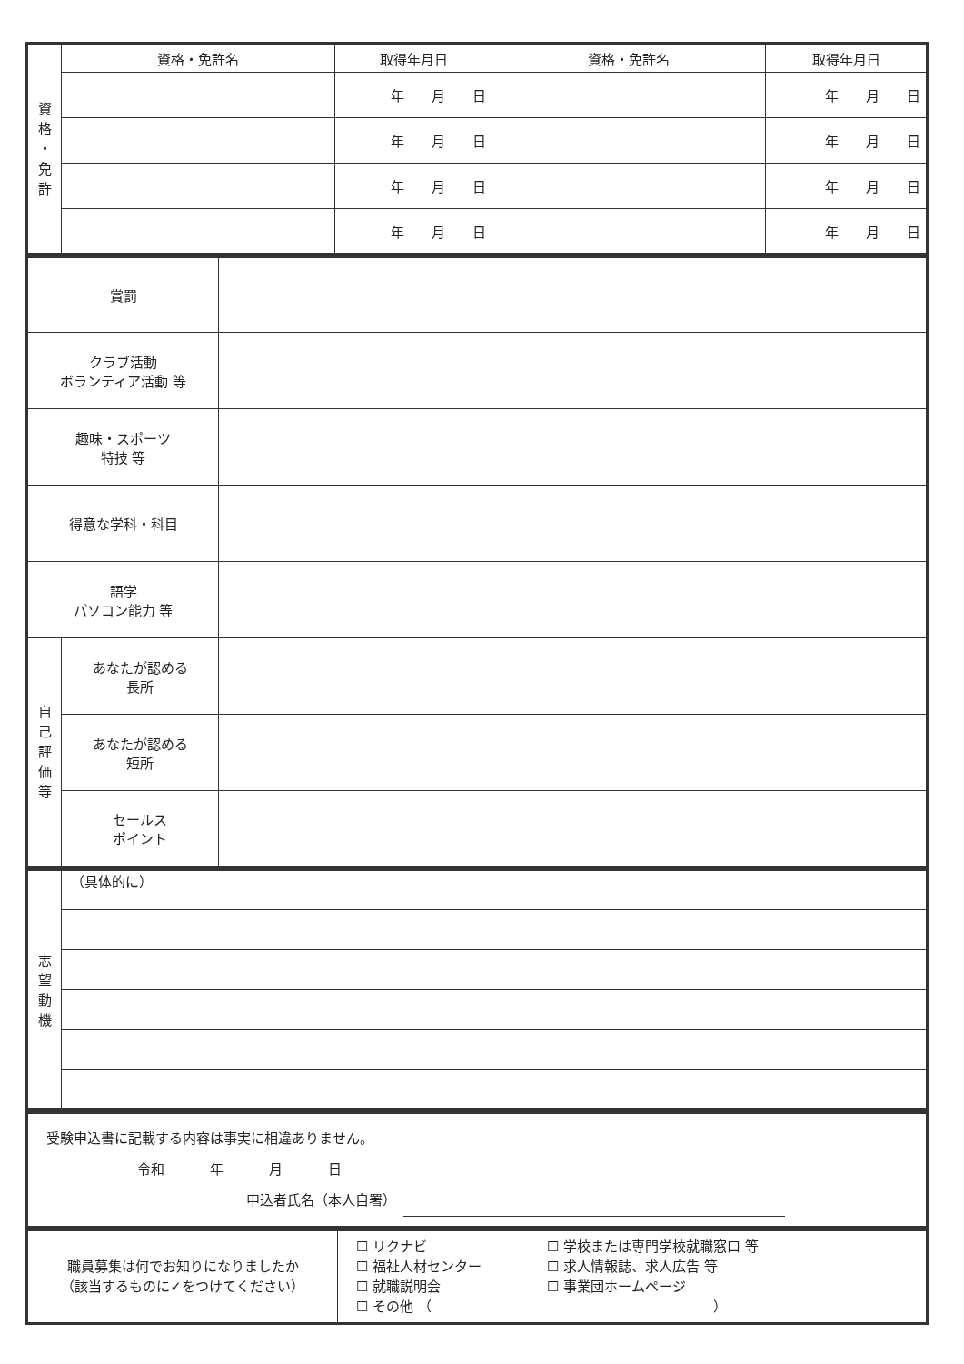| 資 格 ・ 免 許 | 資格・免許名 | 取得年月日 | 資格・免許名 | 取得年月日 |
| | | 年 月 日 | | 年 月 日 |
| | | 年 月 日 | | 年 月 日 |
| | | 年 月 日 | | 年 月 日 |
| | | 年 月 日 | | 年 月 日 |
| 賞罰 | | |
| クラブ活動 ボランティア活動 等 | | |
| 趣味・スポーツ 特技 等 | | |
| 得意な学科・科目 | | |
| 語学 パソコン能力 等 | | |
| 自 己 評 価 等 | あなたが認める 長所 | |
| | あなたが認める 短所 | |
| | セールス ポイント | |
| 志 望 動 機 | （具体的に） |
| 受験申込書に記載する内容は事実に相違ありません。 令和 年 月 日 申込者氏名（本人自署） |
| 職員募集は何でお知りになりましたか （該当するものに✓をつけてください） | ☐ リクナビ ☐ 福祉人材センター ☐ 就職説明会 ☐ 学校または専門学校就職窓口 等 ☐ 求人情報誌、求人広告 等 ☐ 事業団ホームページ ☐ その他 （ ） |